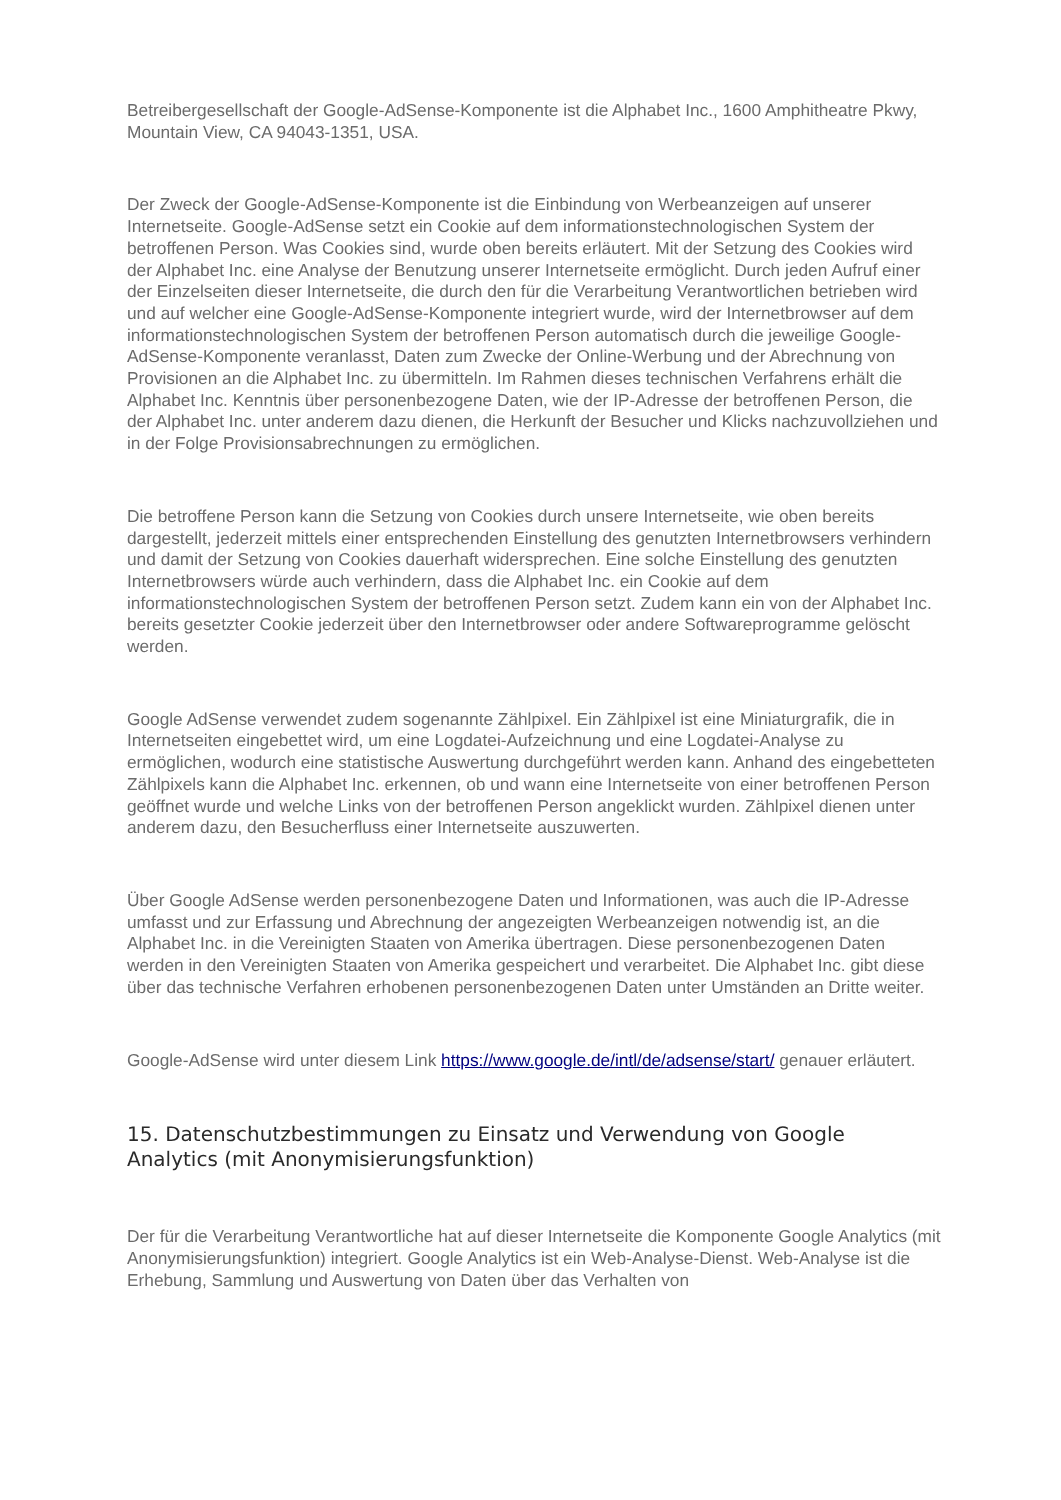Betreibergesellschaft der Google-AdSense-Komponente ist die Alphabet Inc., 1600 Amphitheatre Pkwy, Mountain View, CA 94043-1351, USA.
Der Zweck der Google-AdSense-Komponente ist die Einbindung von Werbeanzeigen auf unserer Internetseite. Google-AdSense setzt ein Cookie auf dem informationstechnologischen System der betroffenen Person. Was Cookies sind, wurde oben bereits erläutert. Mit der Setzung des Cookies wird der Alphabet Inc. eine Analyse der Benutzung unserer Internetseite ermöglicht. Durch jeden Aufruf einer der Einzelseiten dieser Internetseite, die durch den für die Verarbeitung Verantwortlichen betrieben wird und auf welcher eine Google-AdSense-Komponente integriert wurde, wird der Internetbrowser auf dem informationstechnologischen System der betroffenen Person automatisch durch die jeweilige Google-AdSense-Komponente veranlasst, Daten zum Zwecke der Online-Werbung und der Abrechnung von Provisionen an die Alphabet Inc. zu übermitteln. Im Rahmen dieses technischen Verfahrens erhält die Alphabet Inc. Kenntnis über personenbezogene Daten, wie der IP-Adresse der betroffenen Person, die der Alphabet Inc. unter anderem dazu dienen, die Herkunft der Besucher und Klicks nachzuvollziehen und in der Folge Provisionsabrechnungen zu ermöglichen.
Die betroffene Person kann die Setzung von Cookies durch unsere Internetseite, wie oben bereits dargestellt, jederzeit mittels einer entsprechenden Einstellung des genutzten Internetbrowsers verhindern und damit der Setzung von Cookies dauerhaft widersprechen. Eine solche Einstellung des genutzten Internetbrowsers würde auch verhindern, dass die Alphabet Inc. ein Cookie auf dem informationstechnologischen System der betroffenen Person setzt. Zudem kann ein von der Alphabet Inc. bereits gesetzter Cookie jederzeit über den Internetbrowser oder andere Softwareprogramme gelöscht werden.
Google AdSense verwendet zudem sogenannte Zählpixel. Ein Zählpixel ist eine Miniaturgrafik, die in Internetseiten eingebettet wird, um eine Logdatei-Aufzeichnung und eine Logdatei-Analyse zu ermöglichen, wodurch eine statistische Auswertung durchgeführt werden kann. Anhand des eingebetteten Zählpixels kann die Alphabet Inc. erkennen, ob und wann eine Internetseite von einer betroffenen Person geöffnet wurde und welche Links von der betroffenen Person angeklickt wurden. Zählpixel dienen unter anderem dazu, den Besucherfluss einer Internetseite auszuwerten.
Über Google AdSense werden personenbezogene Daten und Informationen, was auch die IP-Adresse umfasst und zur Erfassung und Abrechnung der angezeigten Werbeanzeigen notwendig ist, an die Alphabet Inc. in die Vereinigten Staaten von Amerika übertragen. Diese personenbezogenen Daten werden in den Vereinigten Staaten von Amerika gespeichert und verarbeitet. Die Alphabet Inc. gibt diese über das technische Verfahren erhobenen personenbezogenen Daten unter Umständen an Dritte weiter.
Google-AdSense wird unter diesem Link https://www.google.de/intl/de/adsense/start/ genauer erläutert.
15. Datenschutzbestimmungen zu Einsatz und Verwendung von Google Analytics (mit Anonymisierungsfunktion)
Der für die Verarbeitung Verantwortliche hat auf dieser Internetseite die Komponente Google Analytics (mit Anonymisierungsfunktion) integriert. Google Analytics ist ein Web-Analyse-Dienst. Web-Analyse ist die Erhebung, Sammlung und Auswertung von Daten über das Verhalten von